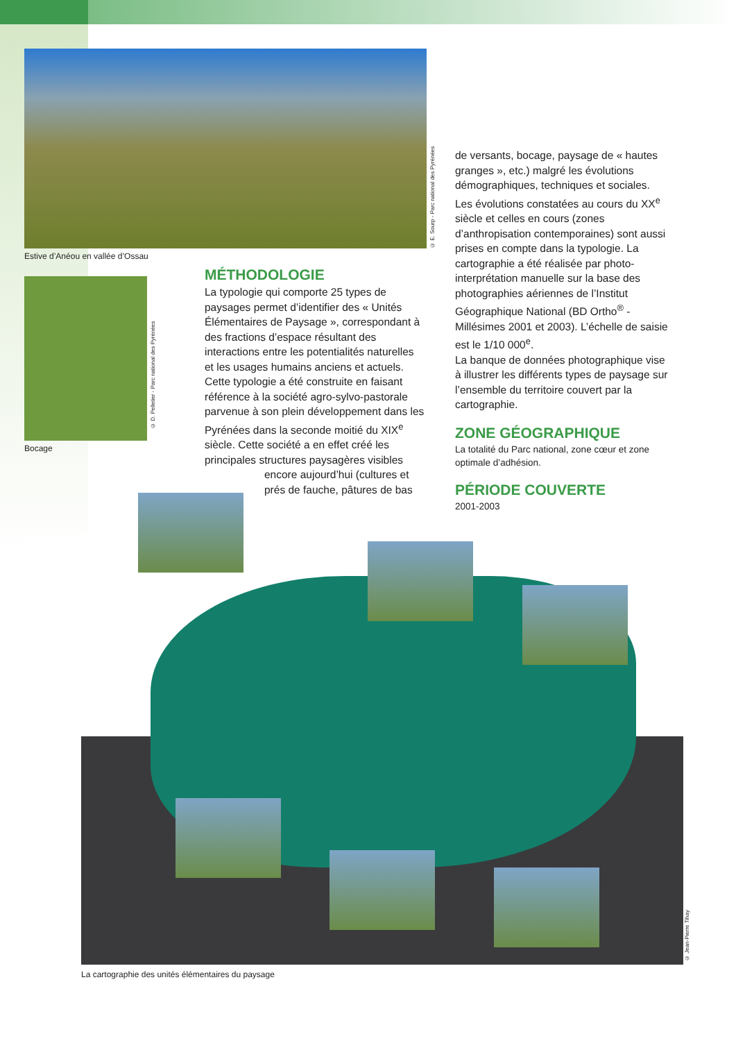Estive d’Anéou en vallée d’Ossau
© E. Sourp - Parc national des Pyrénées
de versants, bocage, paysage de « hautes granges », etc.) malgré les évolutions démographiques, techniques et sociales. Les évolutions constatées au cours du XX<sup>e</sup> siècle et celles en cours (zones d’anthropisation contemporaines) sont aussi prises en compte dans la typologie. La cartographie a été réalisée par photo-interprétation manuelle sur la base des photographies aériennes de l’Institut Géographique National (BD Ortho<sup>®</sup> - Millésimes 2001 et 2003). L’échelle de saisie est le 1/10 000<sup>e</sup>.
La banque de données photographique vise à illustrer les différents types de paysage sur l’ensemble du territoire couvert par la cartographie.
ZONE GÉOGRAPHIQUE
La totalité du Parc national, zone cœur et zone optimale d’adhésion.
PÉRIODE COUVERTE
2001-2003
Bocage
© D. Pelletier - Parc national des Pyrénées
MÉTHODOLOGIE
La typologie qui comporte 25 types de paysages permet d’identifier des « Unités Élémentaires de Paysage », correspondant à des fractions d’espace résultant des interactions entre les potentialités naturelles et les usages humains anciens et actuels.
Cette typologie a été construite en faisant référence à la société agro-sylvo-pastorale parvenue à son plein développement dans les Pyrénées dans la seconde moitié du XIX<sup>e</sup> siècle. Cette société a en effet créé les principales structures paysagères visibles
encore aujourd’hui (cultures et
prés de fauche, pâtures de bas
© Jean-Pierre Tihay
La cartographie des unités élémentaires du paysage